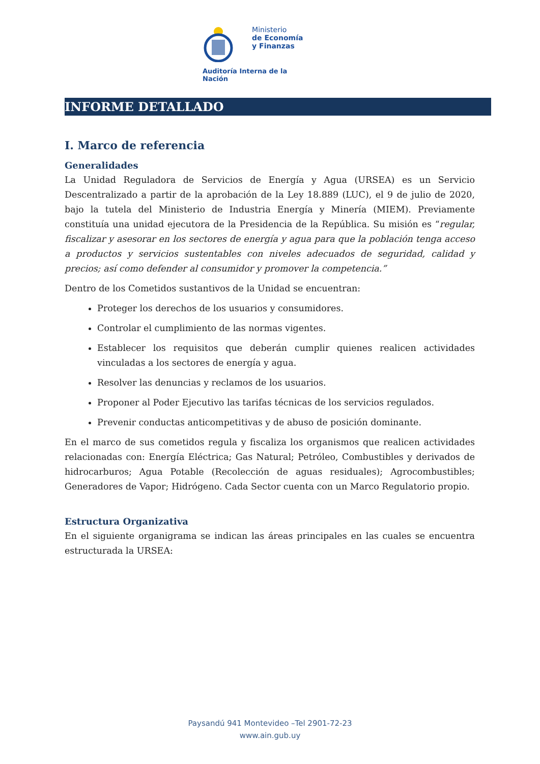Ministerio
de Economía
y Finanzas
Auditoría Interna de la Nación
INFORME DETALLADO
I. Marco de referencia
Generalidades
La Unidad Reguladora de Servicios de Energía y Agua (URSEA) es un Servicio Descentralizado a partir de la aprobación de la Ley 18.889 (LUC), el 9 de julio de 2020, bajo la tutela del Ministerio de Industria Energía y Minería (MIEM). Previamente constituía una unidad ejecutora de la Presidencia de la República. Su misión es “regular, fiscalizar y asesorar en los sectores de energía y agua para que la población tenga acceso a productos y servicios sustentables con niveles adecuados de seguridad, calidad y precios; así como defender al consumidor y promover la competencia.”
Dentro de los Cometidos sustantivos de la Unidad se encuentran:
Proteger los derechos de los usuarios y consumidores.
Controlar el cumplimiento de las normas vigentes.
Establecer los requisitos que deberán cumplir quienes realicen actividades vinculadas a los sectores de energía y agua.
Resolver las denuncias y reclamos de los usuarios.
Proponer al Poder Ejecutivo las tarifas técnicas de los servicios regulados.
Prevenir conductas anticompetitivas y de abuso de posición dominante.
En el marco de sus cometidos regula y fiscaliza los organismos que realicen actividades relacionadas con: Energía Eléctrica; Gas Natural; Petróleo, Combustibles y derivados de hidrocarburos; Agua Potable (Recolección de aguas residuales); Agrocombustibles; Generadores de Vapor; Hidrógeno. Cada Sector cuenta con un Marco Regulatorio propio.
Estructura Organizativa
En el siguiente organigrama se indican las áreas principales en las cuales se encuentra estructurada la URSEA:
Paysandú 941 Montevideo –Tel 2901-72-23
www.ain.gub.uy